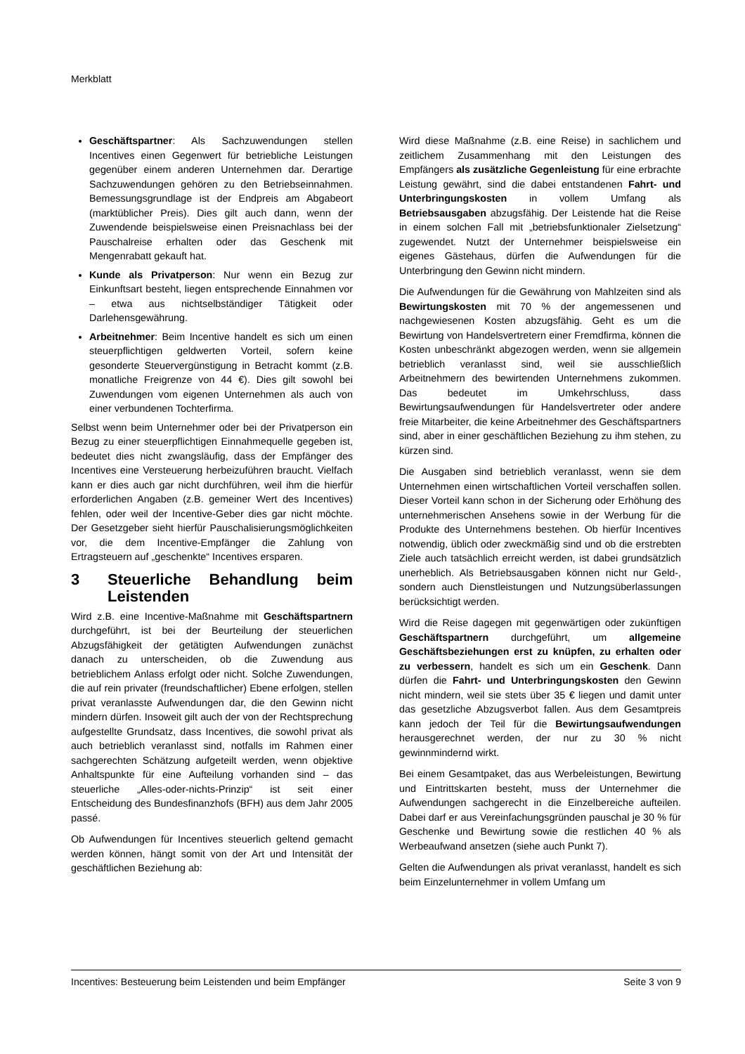Merkblatt
Geschäftspartner: Als Sachzuwendungen stellen Incentives einen Gegenwert für betriebliche Leistungen gegenüber einem anderen Unternehmen dar. Derartige Sachzuwendungen gehören zu den Betriebseinnahmen. Bemessungsgrundlage ist der Endpreis am Abgabeort (marktüblicher Preis). Dies gilt auch dann, wenn der Zuwendende beispielsweise einen Preisnachlass bei der Pauschalreise erhalten oder das Geschenk mit Mengenrabatt gekauft hat.
Kunde als Privatperson: Nur wenn ein Bezug zur Einkunftsart besteht, liegen entsprechende Einnahmen vor – etwa aus nichtselbständiger Tätigkeit oder Darlehensgewährung.
Arbeitnehmer: Beim Incentive handelt es sich um einen steuerpflichtigen geldwerten Vorteil, sofern keine gesonderte Steuervergünstigung in Betracht kommt (z.B. monatliche Freigrenze von 44 €). Dies gilt sowohl bei Zuwendungen vom eigenen Unternehmen als auch von einer verbundenen Tochterfirma.
Selbst wenn beim Unternehmer oder bei der Privatperson ein Bezug zu einer steuerpflichtigen Einnahmequelle gegeben ist, bedeutet dies nicht zwangsläufig, dass der Empfänger des Incentives eine Versteuerung herbeizuführen braucht. Vielfach kann er dies auch gar nicht durchführen, weil ihm die hierfür erforderlichen Angaben (z.B. gemeiner Wert des Incentives) fehlen, oder weil der Incentive-Geber dies gar nicht möchte. Der Gesetzgeber sieht hierfür Pauschalisierungsmöglichkeiten vor, die dem Incentive-Empfänger die Zahlung von Ertragsteuern auf „geschenkte“ Incentives ersparen.
3 Steuerliche Behandlung beim Leistenden
Wird z.B. eine Incentive-Maßnahme mit Geschäftspartnern durchgeführt, ist bei der Beurteilung der steuerlichen Abzugsfähigkeit der getätigten Aufwendungen zunächst danach zu unterscheiden, ob die Zuwendung aus betrieblichem Anlass erfolgt oder nicht. Solche Zuwendungen, die auf rein privater (freundschaftlicher) Ebene erfolgen, stellen privat veranlasste Aufwendungen dar, die den Gewinn nicht mindern dürfen. Insoweit gilt auch der von der Rechtsprechung aufgestellte Grundsatz, dass Incentives, die sowohl privat als auch betrieblich veranlasst sind, notfalls im Rahmen einer sachgerechten Schätzung aufgeteilt werden, wenn objektive Anhaltspunkte für eine Aufteilung vorhanden sind – das steuerliche „Alles-oder-nichts-Prinzip“ ist seit einer Entscheidung des Bundesfinanzhofs (BFH) aus dem Jahr 2005 passé.
Ob Aufwendungen für Incentives steuerlich geltend gemacht werden können, hängt somit von der Art und Intensität der geschäftlichen Beziehung ab:
Wird diese Maßnahme (z.B. eine Reise) in sachlichem und zeitlichem Zusammenhang mit den Leistungen des Empfängers als zusätzliche Gegenleistung für eine erbrachte Leistung gewährt, sind die dabei entstandenen Fahrt- und Unterbringungskosten in vollem Umfang als Betriebsausgaben abzugsfähig. Der Leistende hat die Reise in einem solchen Fall mit „betriebsfunktionaler Zielsetzung“ zugewendet. Nutzt der Unternehmer beispielsweise ein eigenes Gästehaus, dürfen die Aufwendungen für die Unterbringung den Gewinn nicht mindern.
Die Aufwendungen für die Gewährung von Mahlzeiten sind als Bewirtungskosten mit 70 % der angemessenen und nachgewiesenen Kosten abzugsfähig. Geht es um die Bewirtung von Handelsvertretern einer Fremdfirma, können die Kosten unbeschränkt abgezogen werden, wenn sie allgemein betrieblich veranlasst sind, weil sie ausschließlich Arbeitnehmern des bewirtenden Unternehmens zukommen. Das bedeutet im Umkehrschluss, dass Bewirtungsaufwendungen für Handelsvertreter oder andere freie Mitarbeiter, die keine Arbeitnehmer des Geschäftspartners sind, aber in einer geschäftlichen Beziehung zu ihm stehen, zu kürzen sind.
Die Ausgaben sind betrieblich veranlasst, wenn sie dem Unternehmen einen wirtschaftlichen Vorteil verschaffen sollen. Dieser Vorteil kann schon in der Sicherung oder Erhöhung des unternehmerischen Ansehens sowie in der Werbung für die Produkte des Unternehmens bestehen. Ob hierfür Incentives notwendig, üblich oder zweckmäßig sind und ob die erstrebten Ziele auch tatsächlich erreicht werden, ist dabei grundsätzlich unerheblich. Als Betriebsausgaben können nicht nur Geld-, sondern auch Dienstleistungen und Nutzungsüberlassungen berücksichtigt werden.
Wird die Reise dagegen mit gegenwärtigen oder zukünftigen Geschäftspartnern durchgeführt, um allgemeine Geschäftsbeziehungen erst zu knüpfen, zu erhalten oder zu verbessern, handelt es sich um ein Geschenk. Dann dürfen die Fahrt- und Unterbringungskosten den Gewinn nicht mindern, weil sie stets über 35 € liegen und damit unter das gesetzliche Abzugsverbot fallen. Aus dem Gesamtpreis kann jedoch der Teil für die Bewirtungsaufwendungen herausgerechnet werden, der nur zu 30 % nicht gewinnmindernd wirkt.
Bei einem Gesamtpaket, das aus Werbeleistungen, Bewirtung und Eintrittskarten besteht, muss der Unternehmer die Aufwendungen sachgerecht in die Einzelbereiche aufteilen. Dabei darf er aus Vereinfachungsgründen pauschal je 30 % für Geschenke und Bewirtung sowie die restlichen 40 % als Werbeaufwand ansetzen (siehe auch Punkt 7).
Gelten die Aufwendungen als privat veranlasst, handelt es sich beim Einzelunternehmer in vollem Umfang um
Incentives: Besteuerung beim Leistenden und beim Empfänger Seite 3 von 9